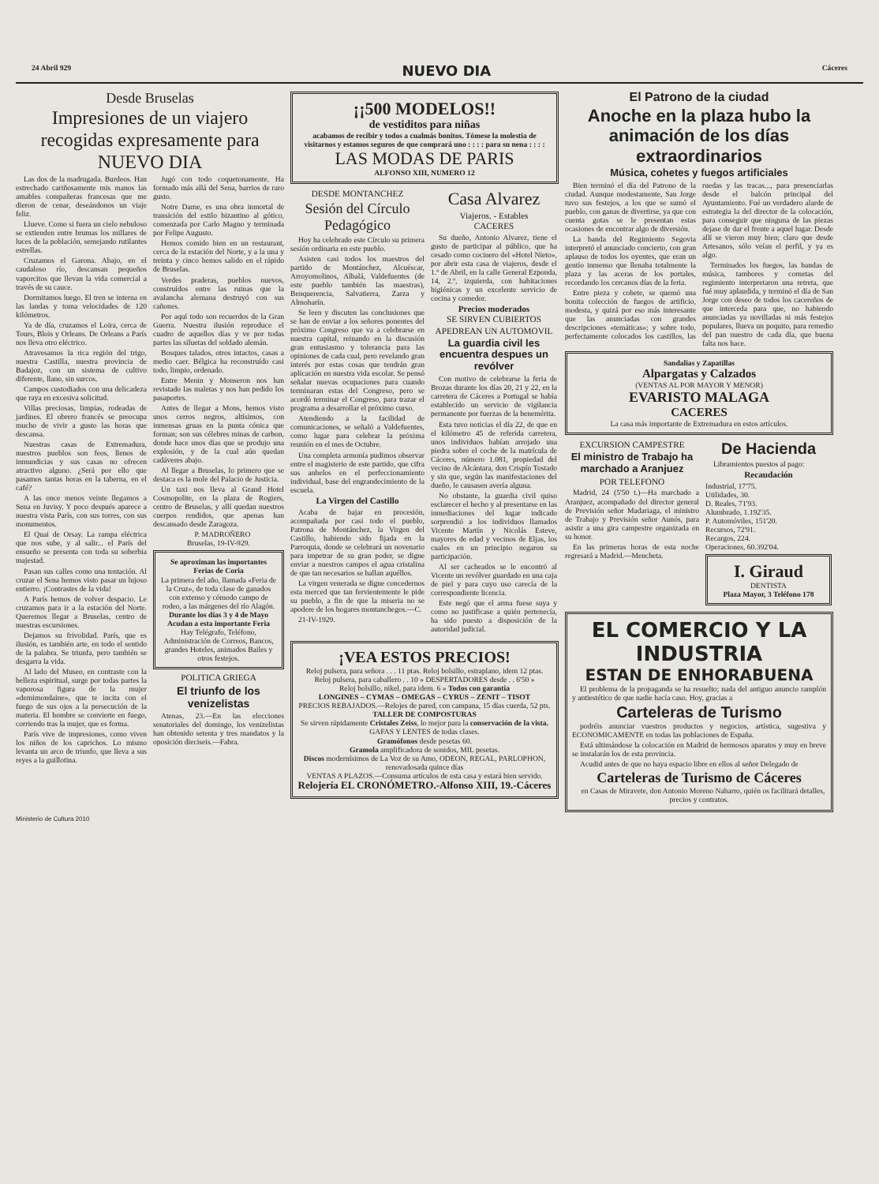24 Abril 929 NUEVO DIA Cáceres
Desde Bruselas
Impresiones de un viajero recogidas expresamente para NUEVO DIA
Las dos de la madrugada. Burdeos. Han estrechado cariñosamente mis manos las amables compañeras francesas que me dieron de cenar, deseándonos un viaje feliz.
Llueve. Como si fuera un cielo nebuloso se extienden entre brumas los millares de luces de la población, semejando rutilantes estrellas.
Cruzamos el Garona. Abajo, en el caudaloso río, descansan pequeños vaporcitos que llevan la vida comercial a través de su cauce.
Dormitamos luego. El tren se interna en las landas y toma velocidades de 120 kilómetros.
Ya de día, cruzamos el Loira, cerca de Tours, Blois y Orleans. De Orleans a París nos lleva otro eléctrico.
Atravesamos la rica región del trigo, nuestra Castilla, nuestra provincia de Badajoz, con un sistema de cultivo diferente, llano, sin surcos.
Campos custodiados con una delicadeza que raya en excesiva solicitud.
Villas preciosas, limpias, rodeadas de jardines. El obrero francés se preocupa mucho de vivir a gusto las horas que descansa.
Nuestras casas de Extremadura, nuestros pueblos son feos, llenos de inmundicias y sus casas no ofrecen atractivo alguno. ¿Será por ello que pasamos tantas horas en la taberna, en el café?
A las once menos veinte llegamos a Sena en Juvisy. Y poco después aparece a nuestra vista París, con sus torres, con sus monumentos.
El Quai de Orsay. La rampa eléctrica que nos sube, y al salir... el París del ensueño se presenta con toda su soberbia majestad.
Pasan sus calles como una tentación. Al cruzar el Sena hemos visto pasar un lujoso entierro. ¡Contrastes de la vida!
A París hemos de volver despacio. Le cruzamos para ir a la estación del Norte. Queremos llegar a Bruselas, centro de nuestras escursiones.
Dejamos su frivolidad. París, que es ilusión, es también arte, en todo el sentido de la palabra. Se triunfa, pero también se desgarra la vida.
Al lado del Museo, en contraste con la belleza espiritual, surge por todas partes la vaporosa figura de la mujer «demimondaine», que te incita con el fuego de sus ojos a la persecución de la materia. El hombre se convierte en fuego, corriendo tras la mujer, que es forma.
París vive de impresiones, como viven los niños de los caprichos. Lo mismo levanta un arco de triunfo, que lleva a sus reyes a la guillotina.
Jugó con todo coquetonamente. Ha formado más allá del Sena, barrios de raro gusto.
Notre Dame, es una obra inmortal de transición del estilo bizantino al gótico, comenzada por Carlo Magno y terminada por Felipe Augusto.
Hemos comido bien en un restaurant, cerca de la estación del Norte, y a la una y treinta y cinco hemos salido en el rápido de Bruselas.
Verdes praderas, pueblos nuevos, construídos entre las ruinas que la avalancha alemana destruyó con sus cañones.
Por aquí todo son recuerdos de la Gran Guerra. Nuestra ilusión reproduce el cuadro de aquellos días y ve por todas partes las siluetas del soldado alemán.
Bosques talados, otros intactos, casas a medio caer. Bélgica ha reconstruído casi todo, limpio, ordenado.
Entre Menin y Monseron nos han revistado las maletas y nos han pedido los pasaportes.
Antes de llegar a Mons, hemos visto unos cerros negros, altísimos, con inmensas gruas en la punta cónica que forman; son sus célebres minas de carbon, donde hace unos días que se produjo una explosión, y de la cual aún quedan cadáveres abajo.
Al llegar a Bruselas, lo primero que se destaca es la mole del Palacio de Justicia.
Un taxi nos lleva al Grand Hotel Cosmopolite, en la plaza de Rogiers, centro de Bruselas, y allí quedan nuestros cuerpos rendidos, que apenas han descansado desde Zaragoza.
P. MADROÑERO
Bruselas, 19-IV-929.
Se aproximan las importantes Ferias de Coria
La primera del año, llamada «Feria de la Cruz», de toda clase de ganados con extenso y cómodo campo de rodeo, a las márgenes del río Alagón.
Durante los días 3 y 4 de Mayo
Acudan a esta importante Feria
Hay Telégrafo, Teléfono, Administración de Correos, Bancos, grandes Hoteles, animados Bailes y otros festejos.
POLITICA GRIEGA
El triunfo de los venizelistas
Atenas, 23.—En las elecciones senatoriales del domingo, los venizelistas han obtenido setenta y tres mandatos y la oposición dieciseis.—Fabra.
¡¡500 MODELOS!!
de vestiditos para niñas
acabamos de recibir y todos a cualmás bonitos. Tómese la molestia de visitarnos y estamos seguros de que comprará uno : : : : para su nena : : : :
LAS MODAS DE PARIS
ALFONSO XIII, NUMERO 12
DESDE MONTANCHEZ
Sesión del Círculo Pedagógico
Hoy ha celebrado este Círculo su primera sesión ordinaria en este pueblo.
Asisten casi todos los maestros del partido de Montánchez, Alcuéscar, Arroyomolinos, Albalá, Valdefuentes (de este pueblo también las maestras), Benquerencia, Salvatierra, Zarza y Almoharín.
Se leen y discuten las conclusiones que se han de enviar a los señores ponentes del próximo Congreso que va a celebrarse en nuestra capital, reinando en la discusión gran entusiasmo y tolerancia para las opiniones de cada cual, pero revelando gran interés por estas cosas que tendrán gran aplicación en nuestra vida escolar. Se pensó señalar nuevas ocupaciones para cuando terminaran estas del Congreso, pero se acordó terminar el Congreso, para trazar el programa a desarrollar el próximo curso.
Atendiendo a la facilidad de comunicaciones, se señaló a Valdefuentes, como lugar para celebrar la próxima reunión en el mes de Octubre.
Una completa armonía pudimos observar entre el magisterio de este partido, que cifra sus anhelos en el perfeccionamiento individual, base del engrandecimiento de la escuela.
La Virgen del Castillo
Acaba de bajar en procesión, acompañada por casi todo el pueblo, Patrona de Montánchez, la Virgen del Castillo, habiendo sido fijada en la Parroquia, donde se celebrará un novenario para impetrar de su gran poder, se digne enviar a nuestros campos el agua cristalina de que tan necesarios se hallan aquéllos.
La virgen venerada se digne concedernos esta merced que tan fervientemente le pide su pueblo, a fin de que la miseria no se apodere de los hogares montanchegos.—C.
21-IV-1929.
Casa Alvarez
Viajeros. - Estables
CACERES
Su dueño, Antonio Alvarez, tiene el gusto de participar al público, que ha cesado como cocinero del «Hotel Nieto», por abrir esta casa de viajeros, desde el 1.º de Abril, en la calle General Ezponda, 14, 2.º, izquierda, con habitaciones higiénicas y un excelente servicio de cocina y comedor.
Precios moderados
SE SIRVEN CUBIERTOS
APEDREAN UN AUTOMOVIL
La guardia civil les encuentra despues un revólver
Con motivo de celebrarse la feria de Brozas durante los días 20, 21 y 22, en la carretera de Cáceres a Portugal se había establecido un servicio de vigilancia permanente por fuerzas de la benemérita.
Esta tuvo noticias el día 22, de que en el kilómetro 45 de referida carretera, unos individuos habían arrojado una piedra sobre el coche de la matrícula de Cáceres, número 1.081, propiedad del vecino de Alcántara, don Crispín Tostado y sin que, según las manifestaciones del dueño, le causasen avería alguna.
No obstante, la guardia civil quiso esclarecer el hecho y al presentarse en las inmediaciones del lugar indicado sorprendió a los individuos llamados Vicente Martín y Nicolás Esteve, mayores de edad y vecinos de Eljas, los cuales en un principio negaron su participación.
Al ser cacheados se le encontró al Vicente un revólver guardado en una caja de piel y para cuyo uso carecía de la correspondiente licencia.
Este negó que el arma fuese suya y como no justificase a quién pertenecía, ha sido puesto a disposición de la autoridad judicial.
¡VEA ESTOS PRECIOS!
Reloj pulsera, para señora . . . 11 ptas. Reloj bolsillo, estraplano, idem 12 ptas.
Reloj pulsera, para caballero . . 10 » DESPERTADORES desde . . 6'50 »
Reloj bolsillo, nikel, para idem. 6 » Todos con garantia
LONGINES – CYMAS – OMEGAS – CYRUS – ZENIT – TISOT
PRECIOS REBAJADOS.—Relojes de pared, con campana, 15 días cuerda, 52 pts.
TALLER DE COMPOSTURAS
Se sirven rápidamente Cristales Zeiss, lo mejor para la conservación de la vista. GAFAS Y LENTES de todas clases.
Gramófonos desde pesetas 60.
Gramola amplificadora de sonidos, MIL pesetas.
Discos modernísimos de La Voz de su Amo, ODEON, REGAL, PARLOPHON, renovadosada quince días
VENTAS A PLAZOS.—Consuma artículos de esta casa y estará bien servido.
Relojería EL CRONÓMETRO.-Alfonso XIII, 19.-Cáceres
El Patrono de la ciudad
Anoche en la plaza hubo la animación de los días extraordinarios
Música, cohetes y fuegos artificiales
Bien terminó el día del Patrono de la ciudad. Aunque modestamente, San Jorge tuvo sus festejos, a los que se sumó el pueblo, con ganas de divertirse, ya que con cuenta gotas se le presentan estas ocasiones de encontrar algo de diversión.
La banda del Regimiento Segovia interpretó el anunciado concierto, con gran aplauso de todos los oyentes, que eran un gentío inmenso que llenaba totalmente la plaza y las aceras de los portales, recordando los cercanos días de la feria.
Entre pieza y cohete, se quemó una bonita colección de fuegos de artificio, modesta, y quizá por eso más interesante que las anunciadas con grandes descripciones «temáticas»; y sobre todo, perfectamente colocados los castillos, las ruedas y las tracas..., para presenciarlas desde el balcón principal del Ayuntamiento. Fué un verdadero alarde de estrategia la del director de la colocación, para conseguir que ninguna de las piezas dejase de dar el frente a aquel lugar. Desde allí se vieron muy bien; claro que desde Artesanos, sólo veían el perfil, y ya es algo.
Terminados los fuegos, las bandas de música, tambores y cornetas del regimiento interpretaron una retreta, que fué muy aplaudida, y terminó el día de San Jorge con deseo de todos los cacereños de que interceda para que, no habiendo anunciadas ya novilladas ni más festejos populares, llueva un poquito, para remedio del pan nuestro de cada día, que buena falta nos hace.
Sandalias y Zapatillas
Alpargatas y Calzados
(VENTAS AL POR MAYOR Y MENOR)
EVARISTO MALAGA
CACERES
La casa más importante de Extremadura en estos artículos.
EXCURSION CAMPESTRE
El ministro de Trabajo ha marchado a Aranjuez
POR TELEFONO
Madrid, 24 (5'50 t.)—Ha marchado a Aranjuez, acompañado del director general de Previsión señor Madariaga, el ministro de Trabajo y Previsión señor Aunós, para asistir a una gira campestre organizada en su honor.
En las primeras horas de esta noche regresará a Madrid.—Mencheta.
De Hacienda
Libramientos puestos al pago:
Recaudación
Industrial, 17'75.
Utilidades, 30.
D. Reales, 71'93.
Alumbrado, 1.192'35.
P. Automóviles, 151'20.
Recursos, 72'91.
Recargos, 224.
Operaciones, 60.392'04.
I. Giraud
DENTISTA
Plaza Mayor, 3 Teléfono 178
EL COMERCIO Y LA INDUSTRIA
ESTAN DE ENHORABUENA
El problema de la propaganda se ha resuelto; nada del antiguo anuncio ramplón y antiestético de que nadie hacía caso. Hoy, gracias a
Carteleras de Turismo
podréis anunciar vuestros productos y negocios, artística, sugestiva y ECONOMICAMENTE en todas las poblaciones de España.
Está ultimándose la colocación en Madrid de hermosos aparatos y muy en breve se instalarán los de esta provincia.
Acudid antes de que no haya espacio libre en ellos al señor Delegado de
Carteleras de Turismo de Cáceres
en Casas de Miravete, don Antonio Moreno Naharro, quién os facilitará detalles, precios y contratos.
Ministerio de Cultura 2010